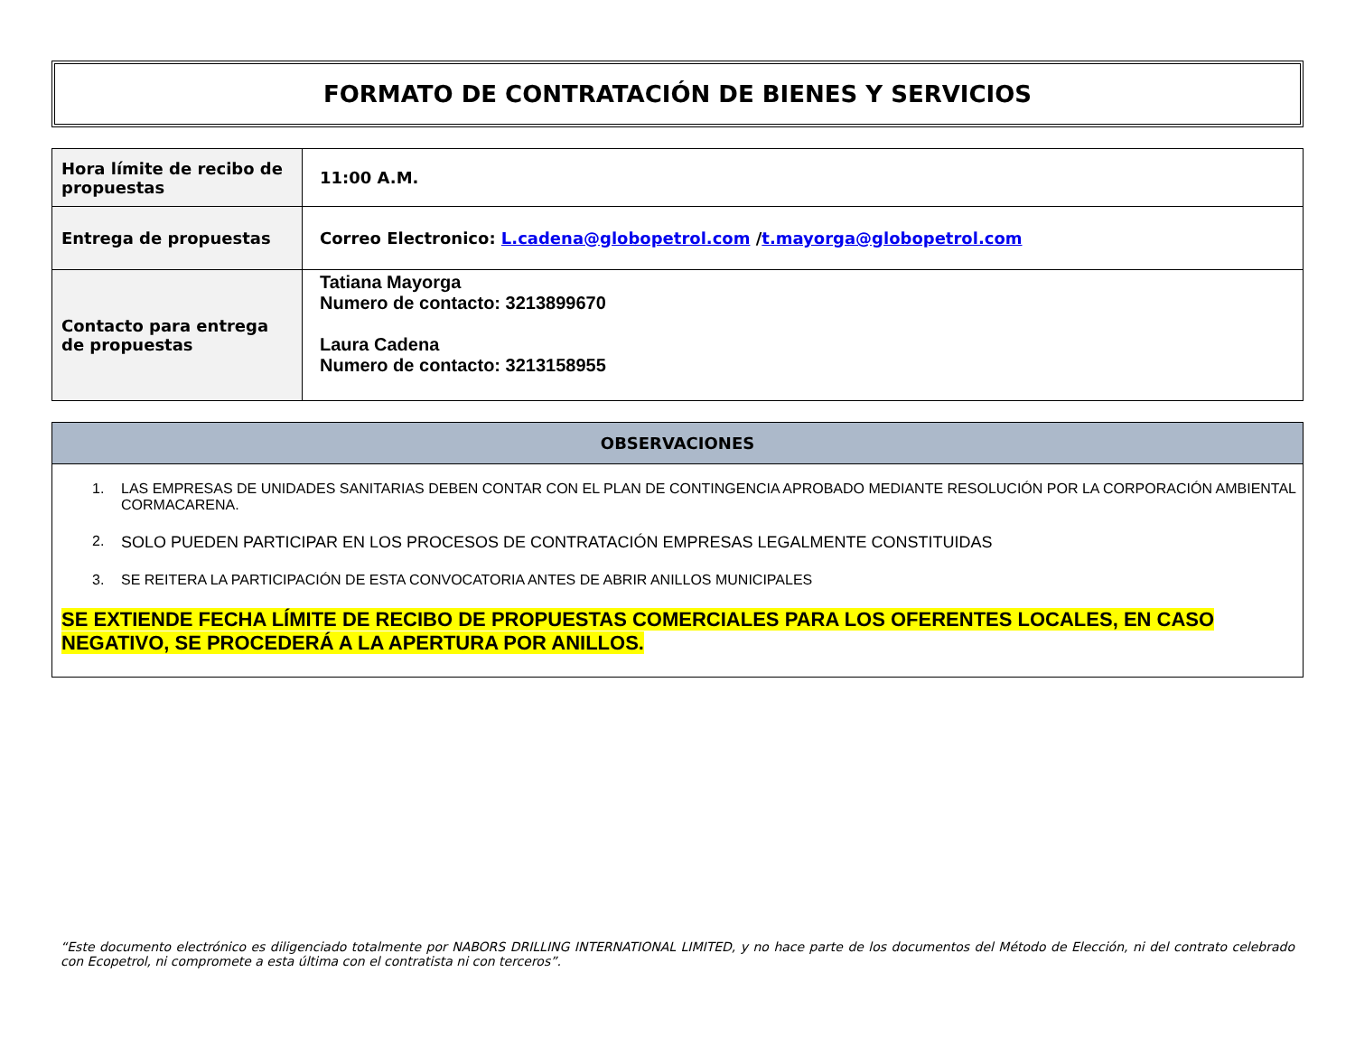FORMATO DE CONTRATACIÓN DE BIENES Y SERVICIOS
| Hora límite de recibo de propuestas | 11:00 A.M. |
| Entrega de propuestas | Correo Electronico: L.cadena@globopetrol.com / t.mayorga@globopetrol.com |
| Contacto para entrega de propuestas | Tatiana Mayorga Numero de contacto: 3213899670 Laura Cadena Numero de contacto: 3213158955 |
OBSERVACIONES
1. LAS EMPRESAS DE UNIDADES SANITARIAS DEBEN CONTAR CON EL PLAN DE CONTINGENCIA APROBADO MEDIANTE RESOLUCIÓN POR LA CORPORACIÓN AMBIENTAL CORMACARENA.
2. SOLO PUEDEN PARTICIPAR EN LOS PROCESOS DE CONTRATACIÓN EMPRESAS LEGALMENTE CONSTITUIDAS
3. SE REITERA LA PARTICIPACIÓN DE ESTA CONVOCATORIA ANTES DE ABRIR ANILLOS MUNICIPALES
SE EXTIENDE FECHA LÍMITE DE RECIBO DE PROPUESTAS COMERCIALES PARA LOS OFERENTES LOCALES, EN CASO NEGATIVO, SE PROCEDERÁ A LA APERTURA POR ANILLOS.
“Este documento electrónico es diligenciado totalmente por NABORS DRILLING INTERNATIONAL LIMITED, y no hace parte de los documentos del Método de Elección, ni del contrato celebrado con Ecopetrol, ni compromete a esta última con el contratista ni con terceros”.